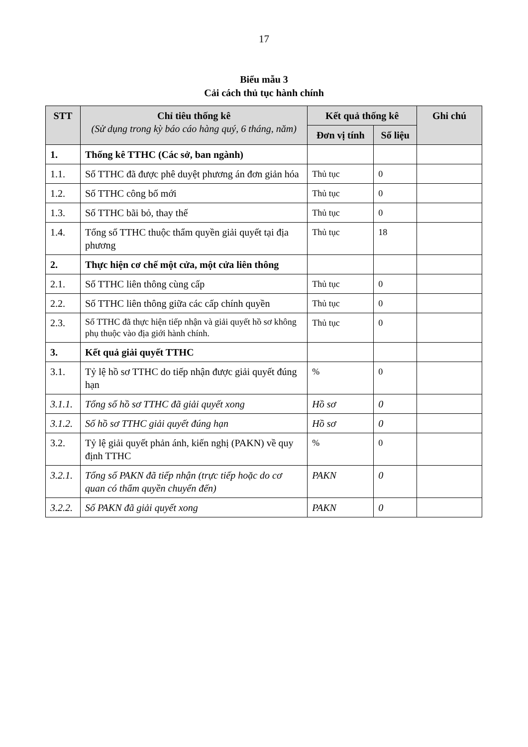17
Biểu mẫu 3
Cải cách thủ tục hành chính
| STT | Chỉ tiêu thống kê (Sử dụng trong kỳ báo cáo hàng quý, 6 tháng, năm) | Kết quả thống kê | | Ghi chú |
| --- | --- | --- | --- | --- |
| | | Đơn vị tính | Số liệu | |
| 1. | Thống kê TTHC (Các sở, ban ngành) | | | |
| 1.1. | Số TTHC đã được phê duyệt phương án đơn giản hóa | Thủ tục | 0 | |
| 1.2. | Số TTHC công bố mới | Thủ tục | 0 | |
| 1.3. | Số TTHC bãi bỏ, thay thế | Thủ tục | 0 | |
| 1.4. | Tổng số TTHC thuộc thẩm quyền giải quyết tại địa phương | Thủ tục | 18 | |
| 2. | Thực hiện cơ chế một cửa, một cửa liên thông | | | |
| 2.1. | Số TTHC liên thông cùng cấp | Thủ tục | 0 | |
| 2.2. | Số TTHC liên thông giữa các cấp chính quyền | Thủ tục | 0 | |
| 2.3. | Số TTHC đã thực hiện tiếp nhận và giải quyết hồ sơ không phụ thuộc vào địa giới hành chính. | Thủ tục | 0 | |
| 3. | Kết quả giải quyết TTHC | | | |
| 3.1. | Tỷ lệ hồ sơ TTHC do tiếp nhận được giải quyết đúng hạn | % | 0 | |
| 3.1.1. | Tổng số hồ sơ TTHC đã giải quyết xong | Hồ sơ | 0 | |
| 3.1.2. | Số hồ sơ TTHC giải quyết đúng hạn | Hồ sơ | 0 | |
| 3.2. | Tỷ lệ giải quyết phản ánh, kiến nghị (PAKN) về quy định TTHC | % | 0 | |
| 3.2.1. | Tổng số PAKN đã tiếp nhận (trực tiếp hoặc do cơ quan có thẩm quyền chuyển đến) | PAKN | 0 | |
| 3.2.2. | Số PAKN đã giải quyết xong | PAKN | 0 | |